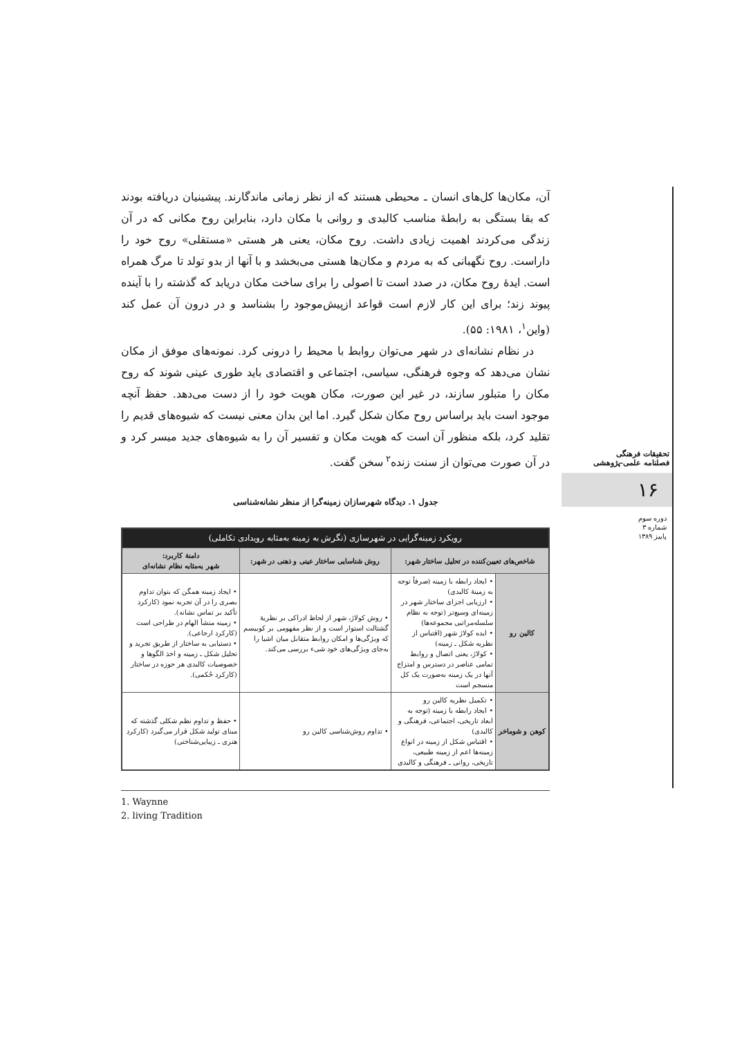آن، مکان‌ها کل‌های انسان ـ محیطی هستند که از نظر زمانی ماندگارند. پیشینیان دریافته بودند که بقا بستگی به رابطهٔ مناسب کالبدی و روانی با مکان دارد، بنابراین روح مکانی که در آن زندگی می‌کردند اهمیت زیادی داشت. روح مکان، یعنی هر هستی «مستقلی» روح خود را داراست. روح نگهبانی که به مردم و مکان‌ها هستی می‌بخشد و با آنها از بدو تولد تا مرگ همراه است. ایدهٔ روح مکان، در صدد است تا اصولی را برای ساخت مکان دریابد که گذشته را با آینده پیوند زند؛ برای این کار لازم است قواعد ازپیش‌موجود را بشناسد و در درون آن عمل کند (واین<sup>۱</sup>، ۱۹۸۱: ۵۵).
در نظام نشانه‌ای در شهر می‌توان روابط با محیط را درونی کرد. نمونه‌های موفق از مکان نشان می‌دهد که وجوه فرهنگی، سیاسی، اجتماعی و اقتصادی باید طوری عینی شوند که روح مکان را متبلور سازند، در غیر این صورت، مکان هویت خود را از دست می‌دهد. حفظ آنچه موجود است باید براساس روح مکان شکل گیرد. اما این بدان معنی نیست که شیوه‌های قدیم را تقلید کرد، بلکه منظور آن است که هویت مکان و تفسیر آن را به شیوه‌های جدید میسر کرد و در آن صورت می‌توان از سنت زنده<sup>۲</sup> سخن گفت.
جدول ۱. دیدگاه شهرسازان زمینه‌گرا از منظر نشانه‌شناسی
| رویکرد زمینه‌گرایی در شهرسازی (نگرش به زمینه به‌مثابه رویدادی تکاملی) | | | |
| --- | --- | --- | --- |
| شاخص‌های تعیین‌کننده در تحلیل ساختار شهر: | | روش شناسایی ساختار عینی و ذهنی در شهر: | دامنهٔ کاربرد: شهر به‌مثابه نظام نشانه‌ای |
| کالین رو | • ایجاد رابطه با زمینه (صرفاً توجه به زمینهٔ کالبدی) • ارزیابی اجزای ساختار شهر در زمینه‌ای وسیع‌تر (توجه به نظام سلسله‌مراتبی مجموعه‌ها) • ایده کولاژ شهر (اقتباس از نظریه شکل ـ زمینه) • کولاژ، یعنی اتصال و روابط تمامی عناصر در دسترس و امتزاج آنها در یک زمینه به‌صورت یک کل منسجم است | • روش کولاژ، شهر از لحاظ ادراکی بر نظریهٔ گشتالت استوار است و از نظر مفهومی بر کوبیسم که ویژگی‌ها و امکان روابط متقابل میان اشیا را به‌جای ویژگی‌های خود شیء بررسی می‌کند. | • ایجاد زمینه همگن که بتوان تداوم بصری را در آن تجربه نمود (کارکرد تأکید بر تماس نشانه). • زمینه منشأ الهام در طراحی است (کارکرد ارجاعی). • دستیابی به ساختار از طریق تجرید و تحلیل شکل ـ زمینه و اخذ الگوها و خصوصیات کالبدی هر حوزه در ساختار (کارکرد حُکمی). |
| کوهن و شوماخر | • تکمیل نظریه کالین رو • ایجاد رابطه با زمینه (توجه به ابعاد تاریخی، اجتماعی، فرهنگی و کالبدی) • اقتباس شکل از زمینه در انواع زمینه‌ها اعم از زمینه طبیعی، تاریخی، روانی ـ فرهنگی و کالبدی | • تداوم روش‌شناسی کالین رو | • حفظ و تداوم نظم شکلی گذشته که مبنای تولید شکل قرار می‌گیرد (کارکرد هنری ـ زیبایی‌شناختی) |
1. Waynne
2. living Tradition
تحقیقات فرهنگی
فصلنامه علمی-پژوهشی
۱۶
دوره سوم
شماره ۳
پاییز ۱۳۸۹